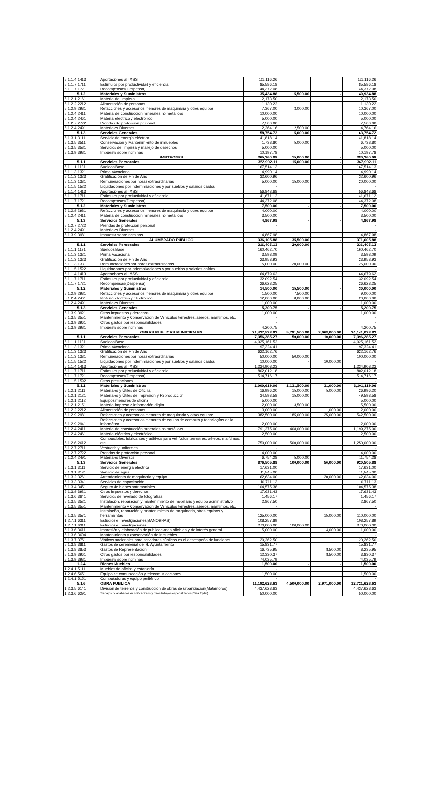| 5.1.1.4.1413 | Aportaciones al IMSS | 111,116.26 | | | 111,116.26 |
| 5.1.1.7.1711 | Estímulos por productividad y eficiencia | 85,586.18 | | | 85,586.18 |
| 5.1.1.7.1721 | Recompensas(Despensa) | 44,372.08 | | | 44,372.08 |
| 5.1.2 | Materiales y Suministros | 35,434.88 | 5,500.00 | - | 40,934.88 |
| 5.1.2.1.2161 | Material de limpieza | 2,173.50 | | | 2,173.50 |
| 5.1.2.2.2212 | Alimentación de personas | 1,130.22 | | | 1,130.22 |
| 5.1.2.9.2981 | Refacciones y accesorios menores de maquinaria y otros equipos | 7,367.00 | 3,000.00 | | 10,367.00 |
| 5.1.2.4.2411 | Material de construcción minerales no metálicos | 10,000.00 | | | 10,000.00 |
| 5.1.2.4.2461 | Material eléctrico y electrónico | 5,000.00 | | | 5,000.00 |
| 5.1.2.7.2722 | Prendas de protección personal | 7,500.00 | | | 7,500.00 |
| 5.1.2.4.2491 | Materiales Diversos | 2,264.16 | 2,500.00 | | 4,764.16 |
| 5.1.3 | Servicios Generales | 58,754.72 | 5,000.00 | - | 63,754.72 |
| 5.1.3.1.3111 | Servicio de energía eléctrica | 41,818.14 | | | 41,818.14 |
| 5.1.3.5.3511 | Conservación y Mantenimiento de inmuebles | 1,738.80 | 5,000.00 | | 6,738.80 |
| 5.1.3.5.3581 | Servicios de limpieza y manejo de desechos | 5,000.00 | | | 5,000.00 |
| 5.1.3.9.3981 | Impuesto sobre nominas | 10,197.78 | | | 10,197.78 |
| | PANTEONES | 365,360.09 | 15,000.00 | - | 380,360.09 |
| 5.1.1 | Servicios Personales | 352,992.11 | 15,000.00 | - | 367,992.11 |
| 5.1.1.1.1131 | Sueldos Base | 167,514.13 | | | 167,514.13 |
| 5.1.1.3.1321 | Prima Vacacional | 4,990.14 | | | 4,990.14 |
| 5.1.1.3.1323 | Gratificación de Fin de Año | 32,600.96 | | | 32,600.96 |
| 5.1.1.3.1331 | Remuneraciones por horas extraordinarias | 5,000.00 | 15,000.00 | | 20,000.00 |
| 5.1.1.5.1522 | Liquidaciones por indemnizaciones y por sueldos y salarios caídos | - | | | - |
| 5.1.1.4.1413 | Aportaciones al IMSS | 56,843.68 | | | 56,843.68 |
| 5.1.1.7.1711 | Estímulos por productividad y eficiencia | 41,671.12 | | | 41,671.12 |
| 5.1.1.7.1721 | Recompensas(Despensa) | 44,372.08 | | | 44,372.08 |
| 5.1.2 | Materiales y Suministros | 7,500.00 | - | - | 7,500.00 |
| 5.1.2.9.2981 | Refacciones y accesorios menores de maquinaria y otros equipos | 4,000.00 | | | 4,000.00 |
| 5.1.2.4.2411 | Material de construcción minerales no metálicos | 3,500.00 | | | 3,500.00 |
| 5.1.3 | Servicios Generales | 4,867.98 | - | - | 4,867.98 |
| 5.1.2.7.2722 | Prendas de protección personal | - | | | - |
| 5.1.2.4.2491 | Materiales Diversos | - | | | - |
| 5.1.3.9.3981 | Impuesto sobre nominas | 4,867.98 | | | 4,867.98 |
| | ALUMBRADO PUBLICO | 336,105.88 | 35,500.00 | - | 371,605.88 |
| 5.1.1 | Servicios Personales | 316,405.13 | 20,000.00 | - | 336,405.13 |
| 5.1.1.1.1131 | Sueldos Base | 160,462.70 | | | 160,462.70 |
| 5.1.1.3.1321 | Prima Vacacional | 3,593.09 | | | 3,593.09 |
| 5.1.1.3.1323 | Gratificación de Fin de Año | 23,953.93 | | | 23,953.93 |
| 5.1.1.3.1331 | Remuneraciones por horas extraordinarias | 5,000.00 | 20,000.00 | | 25,000.00 |
| 5.1.1.5.1522 | Liquidaciones por indemnizaciones y por sueldos y salarios caídos | - | | | - |
| 5.1.1.4.1413 | Aportaciones al IMSS | 64,679.62 | | | 64,679.62 |
| 5.1.1.7.1711 | Estímulos por productividad y eficiencia | 32,092.54 | | | 32,092.54 |
| 5.1.1.7.1721 | Recompensas(Despensa) | 26,623.25 | | | 26,623.25 |
| 5.1.2 | Materiales y Suministros | 14,500.00 | 15,500.00 | - | 30,000.00 |
| 5.1.2.9.2981 | Refacciones y accesorios menores de maquinaria y otros equipos | 1,500.00 | 7,500.00 | | 9,000.00 |
| 5.1.2.4.2461 | Material eléctrico y electrónico | 12,000.00 | 8,000.00 | | 20,000.00 |
| 5.1.2.4.2491 | Materiales Diversos | 1,000.00 | | | 1,000.00 |
| 5.1.3 | Servicios Generales | 5,200.75 | - | - | 5,200.75 |
| 5.1.3.9.3921 | Otros impuestos y derechos | 1,000.00 | | | 1,000.00 |
| 5.1.3.5.3551 | Mantenimiento y Conservación de Vehículos terrestres, aéreos, marítimos, etc. | - | | | - |
| 5.1.3.9.3961 | Otros gastos por responsabilidades | - | | | - |
| 5.1.3.9.3981 | Impuesto sobre nominas | 4,200.75 | | | 4,200.75 |
| | OBRAS PUBLICAS MUNICIPALES | 21,427,538.83 | 5,781,500.00 | 3,068,000.00 | 24,141,038.83 |
| 5.1.1 | Servicios Personales | 7,356,285.27 | 50,000.00 | 10,000.00 | 7,396,285.27 |
| 5.1.1.1.1131 | Sueldos Base | 4,025,161.52 | | | 4,025,161.52 |
| 5.1.1.3.1321 | Prima Vacacional | 97,324.41 | | | 97,324.41 |
| 5.1.1.3.1323 | Gratificación de Fin de Año | 622,162.76 | | | 622,162.76 |
| 5.1.1.3.1331 | Remuneraciones por horas extraordinarias | 50,000.00 | 50,000.00 | | 100,000.00 |
| 5.1.1.5.1522 | Liquidaciones por indemnizaciones y por sueldos y salarios caídos | 10,000.00 | - | 10,000.00 | - |
| 5.1.1.4.1413 | Aportaciones al IMSS | 1,234,908.23 | | | 1,234,908.23 |
| 5.1.1.7.1711 | Estímulos por productividad y eficiencia | 802,012.18 | | | 802,012.18 |
| 5.1.1.7.1721 | Recompensas(Despensa) | 514,716.17 | | | 514,716.17 |
| 5.1.1.5.1592 | Otras prestaciones | - | | | - |
| 5.1.2 | Materiales y Suministros | 2,000,619.06 | 1,131,500.00 | 31,000.00 | 3,101,119.06 |
| 5.1.2.1.2111 | Materiales y Útiles de Oficina | 16,996.20 | 15,000.00 | 5,000.00 | 26,996.20 |
| 5.1.2.1.2121 | Materiales y Útiles de Impresión y Reproducción | 34,593.58 | 15,000.00 | | 49,593.58 |
| 5.1.2.1.2112 | Equipos menores de oficina | 5,000.00 | | | 5,000.00 |
| 5.1.2.1.2151 | Material impreso e información digital | 2,000.00 | 3,500.00 | | 5,500.00 |
| 5.1.2.2.2212 | Alimentación de personas | 3,000.00 | | 1,000.00 | 2,000.00 |
| 5.1.2.9.2981 | Refacciones y accesorios menores de maquinaria y otros equipos | 382,500.00 | 185,000.00 | 25,000.00 | 542,500.00 |
| 5.1.2.9.2941 | Refacciones y accesorios menores de equipo de computo y tecnologías de la informática | 2,000.00 | | | 2,000.00 |
| 5.1.2.4.2411 | Material de construcción minerales no metálicos | 791,275.00 | 408,000.00 | | 1,199,275.00 |
| 5.1.2.4.2461 | Material eléctrico y electrónico | 2,500.00 | | | 2,500.00 |
| 5.1.2.6.2612 | Combustibles, lubricantes y aditivos para vehículos terrestres, aéreos, marítimos, etc. | 750,000.00 | 500,000.00 | | 1,250,000.00 |
| 5.1.2.7.2711 | Vestuario y uniformes | - | | | - |
| 5.1.2.7.2722 | Prendas de protección personal | 4,000.00 | | | 4,000.00 |
| 5.1.2.4.2491 | Materiales Diversos | 6,754.28 | 5,000.00 | | 11,754.28 |
| 5.1.3 | Servicios Generales | 876,505.88 | 100,000.00 | 56,000.00 | 920,505.88 |
| 5.1.3.1.3111 | Servicio de energía eléctrica | 17,631.00 | | | 17,631.00 |
| 5.1.3.1.3131 | Servicio de agua | 11,545.00 | | | 11,545.00 |
| 5.1.3.2.3261 | Arrendamiento de maquinaria y equipo | 62,634.00 | | 20,000.00 | 42,634.00 |
| 5.1.3.3.3341 | Servicios de capacitación | 10,711.13 | | | 10,711.13 |
| 5.1.3.4.3451 | Seguro de bienes patrimoniales | 104,575.38 | | | 104,575.38 |
| 5.1.3.9.3921 | Otros impuestos y derechos | 17,631.43 | | | 17,631.43 |
| 5.1.3.6.3641 | Servicios de revelado de fotografías | 1,456.17 | | | 1,456.17 |
| 5.1.3.5.3521 | Instalación, reparación y mantenimiento de mobiliario y equipo administrativo | 2,867.50 | | | 2,867.50 |
| 5.1.3.5.3551 | Mantenimiento y Conservación de Vehículos terrestres, aéreos, marítimos, etc. | - | | | - |
| 5.1.3.5.3571 | Instalación, reparación y mantenimiento de maquinaria, otros equipos y herramientas | 125,000.00 | | 15,000.00 | 110,000.00 |
| 1.2.7.1 6311 | Estudios e Investigaciones(BANOBRAS) | 108,257.89 | | | 108,257.89 |
| 1.2.7.1 6311 | Estudios e Investigaciones | 270,000.00 | 100,000.00 | | 370,000.00 |
| 5.1.3.6.3611 | Impresión y elaboración de publicaciones oficiales y de interés general | 5,000.00 | | 4,000.00 | 1,000.00 |
| 5.1.3.6.3604 | Mantenimiento y conservación de inmuebles | - | | | - |
| 5.1.3.7.3751 | Viáticos nacionales para servidores públicos en el desempeño de funciones | 20,262.50 | | | 20,262.50 |
| 5.1.3.8.3811 | Gastos de ceremonial del H. Ayuntamiento | 15,831.77 | | | 15,831.77 |
| 5.1.3.8.3853 | Gastos de Representación | 16,735.95 | | 8,500.00 | 8,235.95 |
| 5.1.3.9.3961 | Otros gastos por responsabilidades | 12,330.37 | | 8,500.00 | 3,830.37 |
| 5.1.3.9.3981 | Impuesto sobre nominas | 74,035.79 | | | 74,035.79 |
| 1.2.4 | Bienes Muebles | 1,500.00 | - | - | 1,500.00 |
| 1.2.4.1.5111 | Muebles de oficina y estantería | - | | | - |
| 1.2.4.6.5651 | Equipo de comunicación y telecomunicaciones | 1,500.00 | | | 1,500.00 |
| 1.2.4.1.5151 | Computadoras y equipo periférico | - | | | - |
| 5.1.6 | OBRA PUBLICA | 11,192,628.63 | 4,500,000.00 | 2,971,000.00 | 12,721,628.63 |
| 1.2.3.5.6141 | División de terrenos y construcción de obras de urbanización(Matamoros) | 4,437,628.63 | | | 4,437,628.63 |
| 1.2.3.6.6291 | Trabajos de acabados en edificaciones y otros trabajos especializados(Casa Ejidal) | 50,000.00 | | | 50,000.00 |